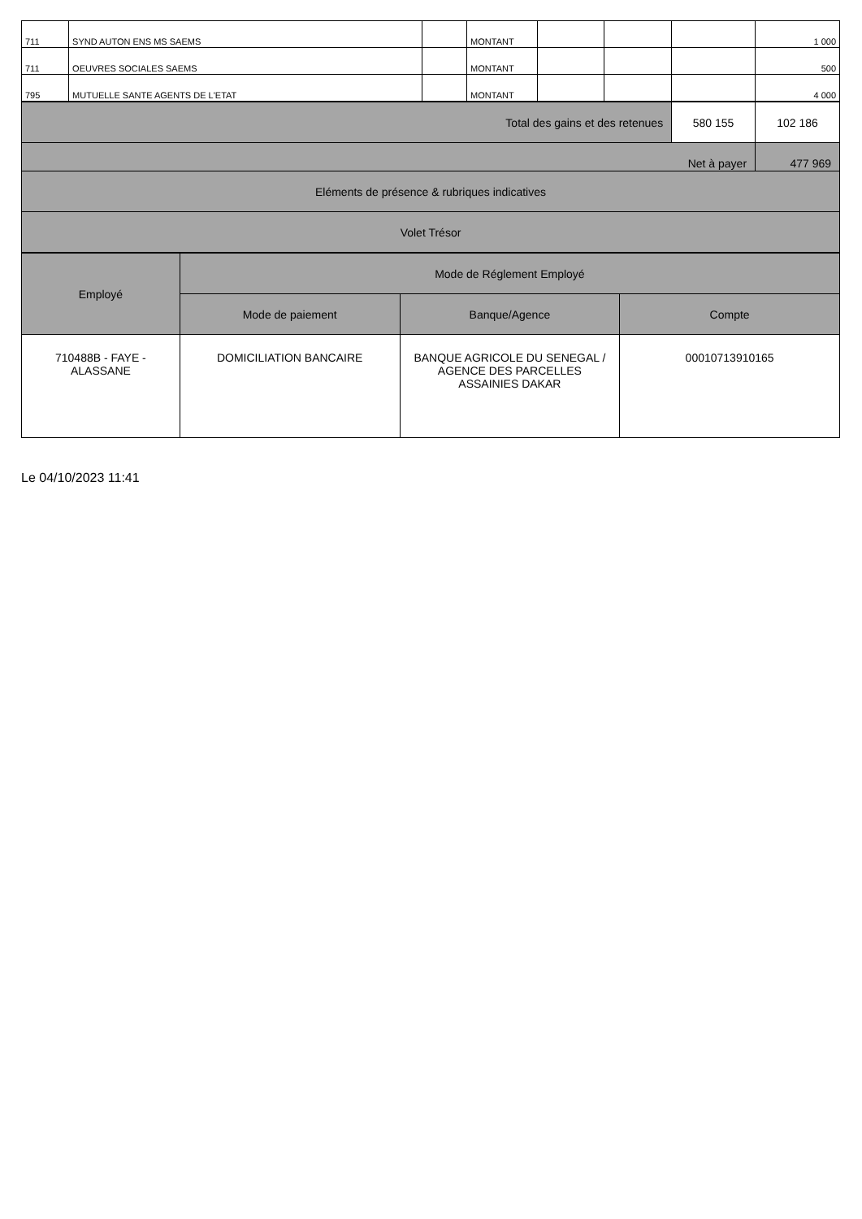| 711 | SYND AUTON ENS MS SAEMS | | MONTANT | | | | 1 000 |
| 711 | OEUVRES SOCIALES SAEMS | | MONTANT | | | | 500 |
| 795 | MUTUELLE SANTE AGENTS DE L'ETAT | | MONTANT | | | | 4 000 |
| Total des gains et des retenues | 580 155 | 102 186 |
| Net à payer | | 477 969 |
| Eléments de présence & rubriques indicatives | | |
| Volet Trésor | | |
| Employé | Mode de Réglement Employé | | |
| --- | --- | --- | --- |
| | Mode de paiement | Banque/Agence | Compte |
| 710488B - FAYE - ALASSANE | DOMICILIATION BANCAIRE | BANQUE AGRICOLE DU SENEGAL / AGENCE DES PARCELLES ASSAINIES DAKAR | 00010713910165 |
Le 04/10/2023 11:41